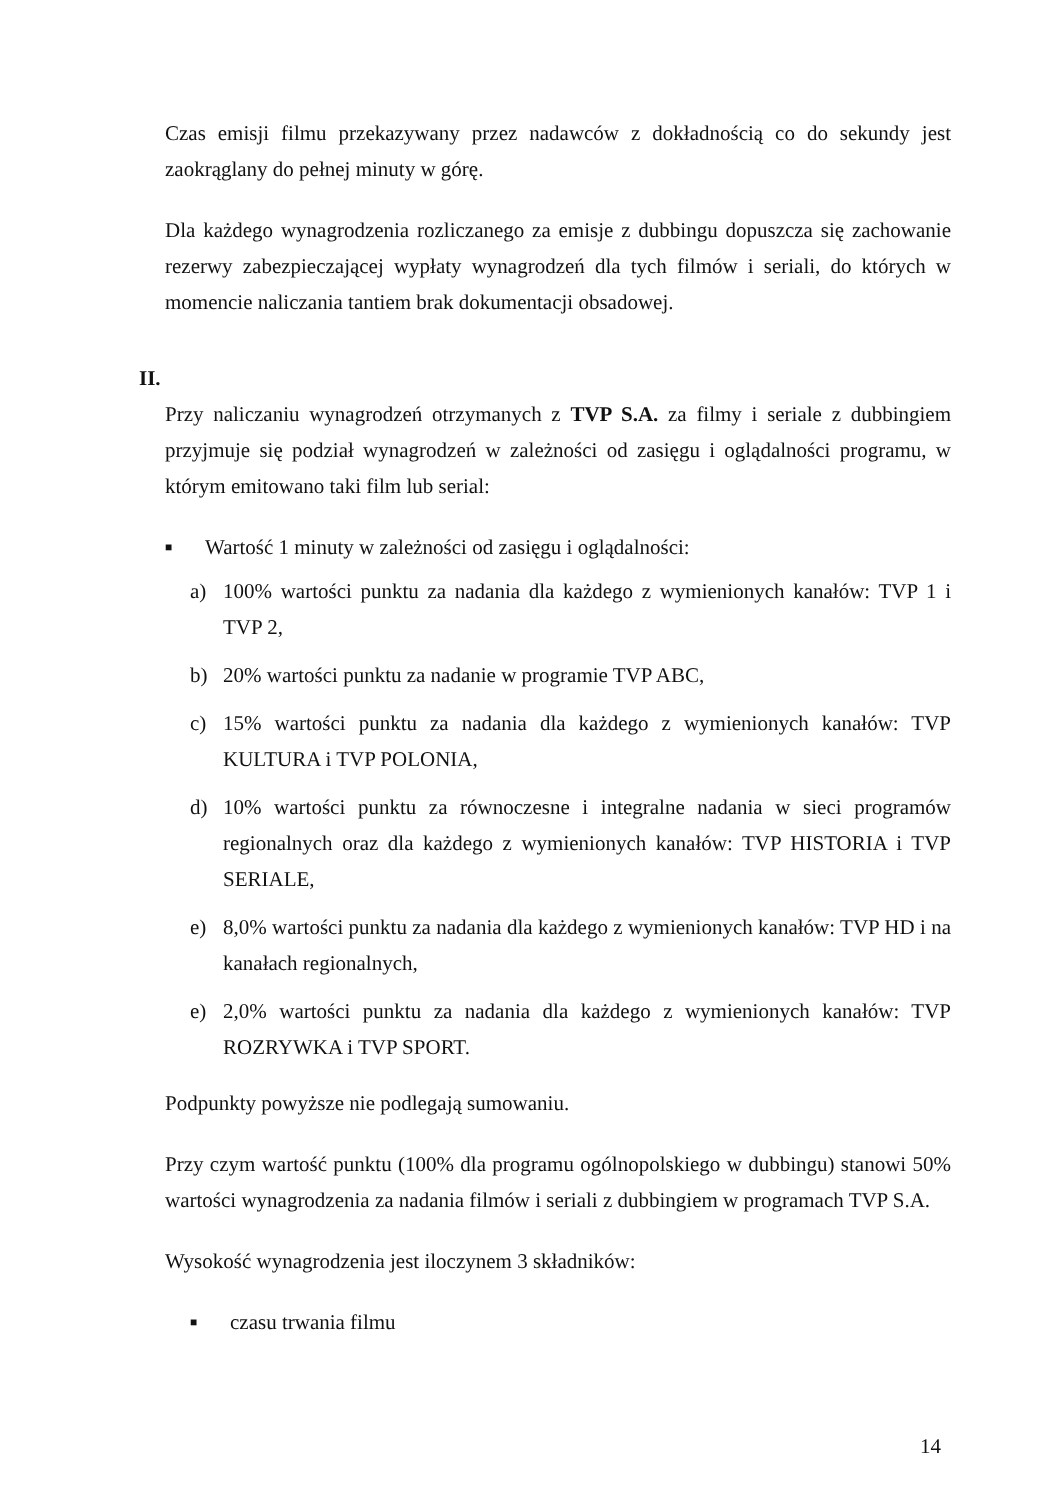Czas emisji filmu przekazywany przez nadawców z dokładnością co do sekundy jest zaokrąglany do pełnej minuty w górę.
Dla każdego wynagrodzenia rozliczanego za emisje z dubbingu dopuszcza się zachowanie rezerwy zabezpieczającej wypłaty wynagrodzeń dla tych filmów i seriali, do których w momencie naliczania tantiem brak dokumentacji obsadowej.
II.
Przy naliczaniu wynagrodzeń otrzymanych z TVP S.A. za filmy i seriale z dubbingiem przyjmuje się podział wynagrodzeń w zależności od zasięgu i oglądalności programu, w którym emitowano taki film lub serial:
■ Wartość 1 minuty w zależności od zasięgu i oglądalności:
a) 100% wartości punktu za nadania dla każdego z wymienionych kanałów: TVP 1 i TVP 2,
b) 20% wartości punktu za nadanie w programie TVP ABC,
c) 15% wartości punktu za nadania dla każdego z wymienionych kanałów: TVP KULTURA i TVP POLONIA,
d) 10% wartości punktu za równoczesne i integralne nadania w sieci programów regionalnych oraz dla każdego z wymienionych kanałów: TVP HISTORIA i TVP SERIALE,
e) 8,0% wartości punktu za nadania dla każdego z wymienionych kanałów: TVP HD i na kanałach regionalnych,
e) 2,0% wartości punktu za nadania dla każdego z wymienionych kanałów: TVP ROZRYWKA i TVP SPORT.
Podpunkty powyższe nie podlegają sumowaniu.
Przy czym wartość punktu (100% dla programu ogólnopolskiego w dubbingu) stanowi 50% wartości wynagrodzenia za nadania filmów i seriali z dubbingiem w programach TVP S.A.
Wysokość wynagrodzenia jest iloczynem 3 składników:
■ czasu trwania filmu
14